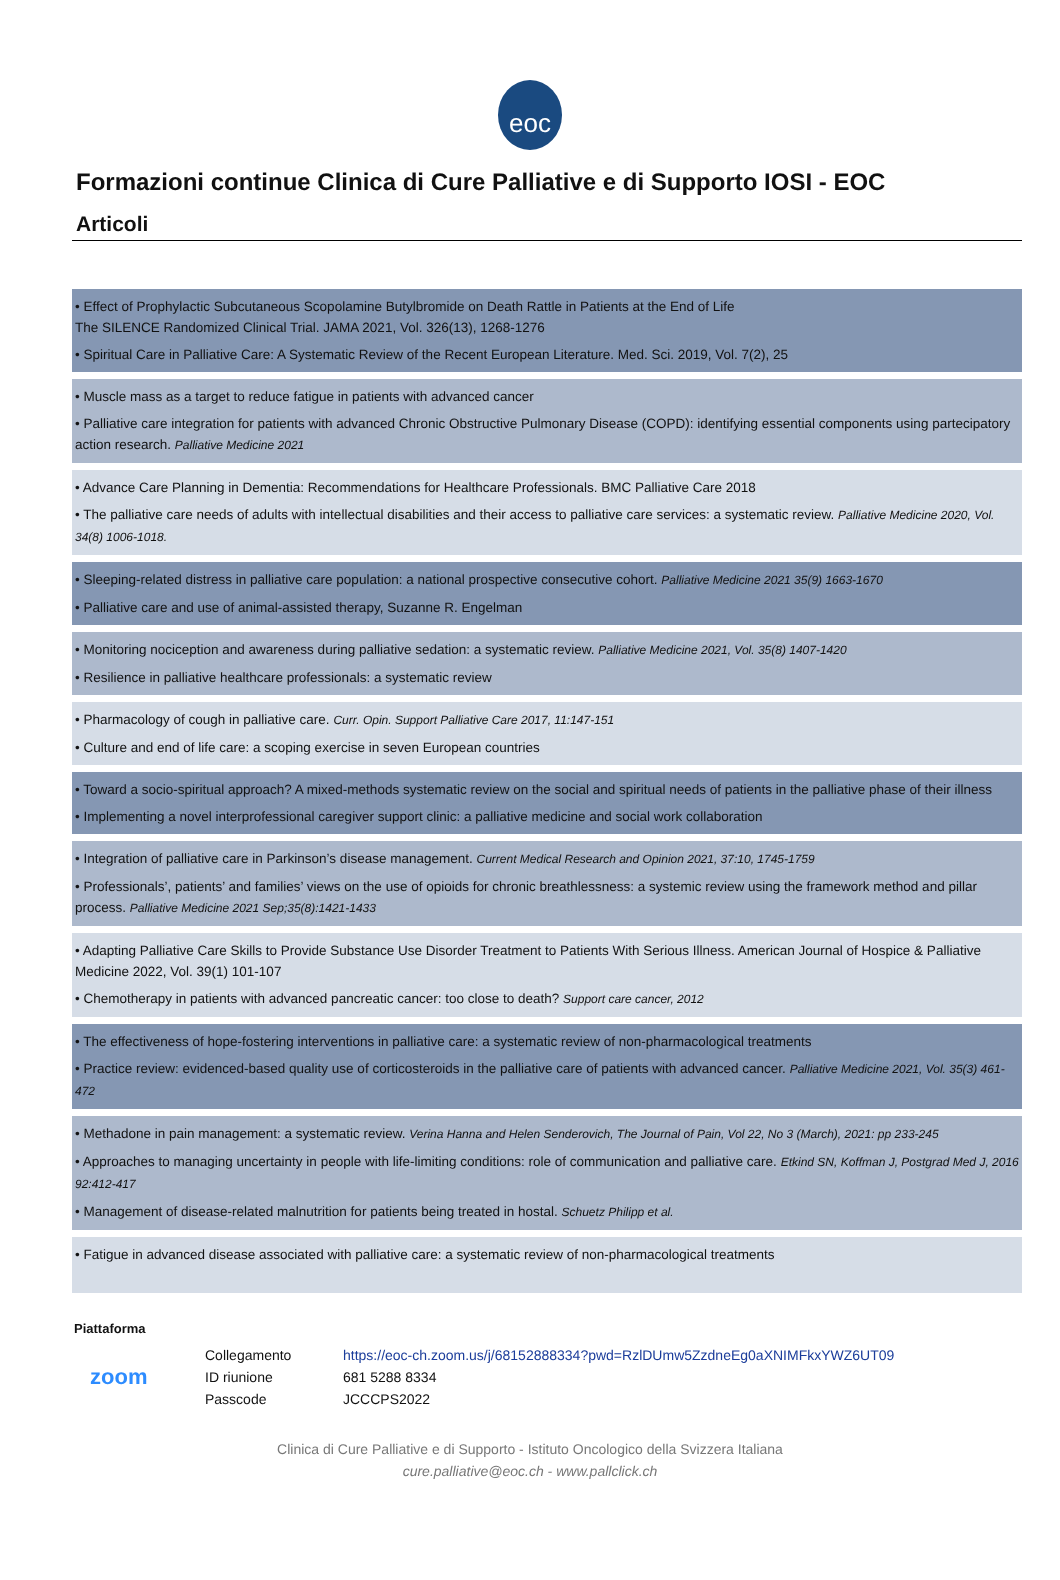eoc
Formazioni continue Clinica di Cure Palliative e di Supporto IOSI - EOC
Articoli
• Effect of Prophylactic Subcutaneous Scopolamine Butylbromide on Death Rattle in Patients at the End of Life
The SILENCE Randomized Clinical Trial. JAMA 2021, Vol. 326(13), 1268-1276
• Spiritual Care in Palliative Care: A Systematic Review of the Recent European Literature. Med. Sci. 2019, Vol. 7(2), 25
• Muscle mass as a target to reduce fatigue in patients with advanced cancer
• Palliative care integration for patients with advanced Chronic Obstructive Pulmonary Disease (COPD): identifying essential components using partecipatory action research. Palliative Medicine 2021
• Advance Care Planning in Dementia: Recommendations for Healthcare Professionals. BMC Palliative Care 2018
• The palliative care needs of adults with intellectual disabilities and their access to palliative care services: a systematic review. Palliative Medicine 2020, Vol. 34(8) 1006-1018.
• Sleeping-related distress in palliative care population: a national prospective consecutive cohort. Palliative Medicine 2021 35(9) 1663-1670
• Palliative care and use of animal-assisted therapy, Suzanne R. Engelman
• Monitoring nociception and awareness during palliative sedation: a systematic review. Palliative Medicine 2021, Vol. 35(8) 1407-1420
• Resilience in palliative healthcare professionals: a systematic review
• Pharmacology of cough in palliative care. Curr. Opin. Support Palliative Care 2017, 11:147-151
• Culture and end of life care: a scoping exercise in seven European countries
• Toward a socio-spiritual approach? A mixed-methods systematic review on the social and spiritual needs of patients in the palliative phase of their illness
• Implementing a novel interprofessional caregiver support clinic: a palliative medicine and social work collaboration
• Integration of palliative care in Parkinson’s disease management. Current Medical Research and Opinion 2021, 37:10, 1745-1759
• Professionals’, patients’ and families’ views on the use of opioids for chronic breathlessness: a systemic review using the framework method and pillar process. Palliative Medicine 2021 Sep;35(8):1421-1433
• Adapting Palliative Care Skills to Provide Substance Use Disorder Treatment to Patients With Serious Illness. American Journal of Hospice & Palliative Medicine 2022, Vol. 39(1) 101-107
• Chemotherapy in patients with advanced pancreatic cancer: too close to death? Support care cancer, 2012
• The effectiveness of hope-fostering interventions in palliative care: a systematic review of non-pharmacological treatments
• Practice review: evidenced-based quality use of corticosteroids in the palliative care of patients with advanced cancer. Palliative Medicine 2021, Vol. 35(3) 461-472
• Methadone in pain management: a systematic review. Verina Hanna and Helen Senderovich, The Journal of Pain, Vol 22, No 3 (March), 2021: pp 233-245
• Approaches to managing uncertainty in people with life-limiting conditions: role of communication and palliative care. Etkind SN, Koffman J, Postgrad Med J, 2016 92:412-417
• Management of disease-related malnutrition for patients being treated in hostal. Schuetz Philipp et al.
• Fatigue in advanced disease associated with palliative care: a systematic review of non-pharmacological treatments
Piattaforma
| zoom | Collegamento | https://eoc-ch.zoom.us/j/68152888334?pwd=RzlDUmw5ZzdneEg0aXNIMFkxYWZ6UT09 |
| | ID riunione | 681 5288 8334 |
| | Passcode | JCCCPS2022 |
Clinica di Cure Palliative e di Supporto - Istituto Oncologico della Svizzera Italiana
cure.palliative@eoc.ch - www.pallclick.ch